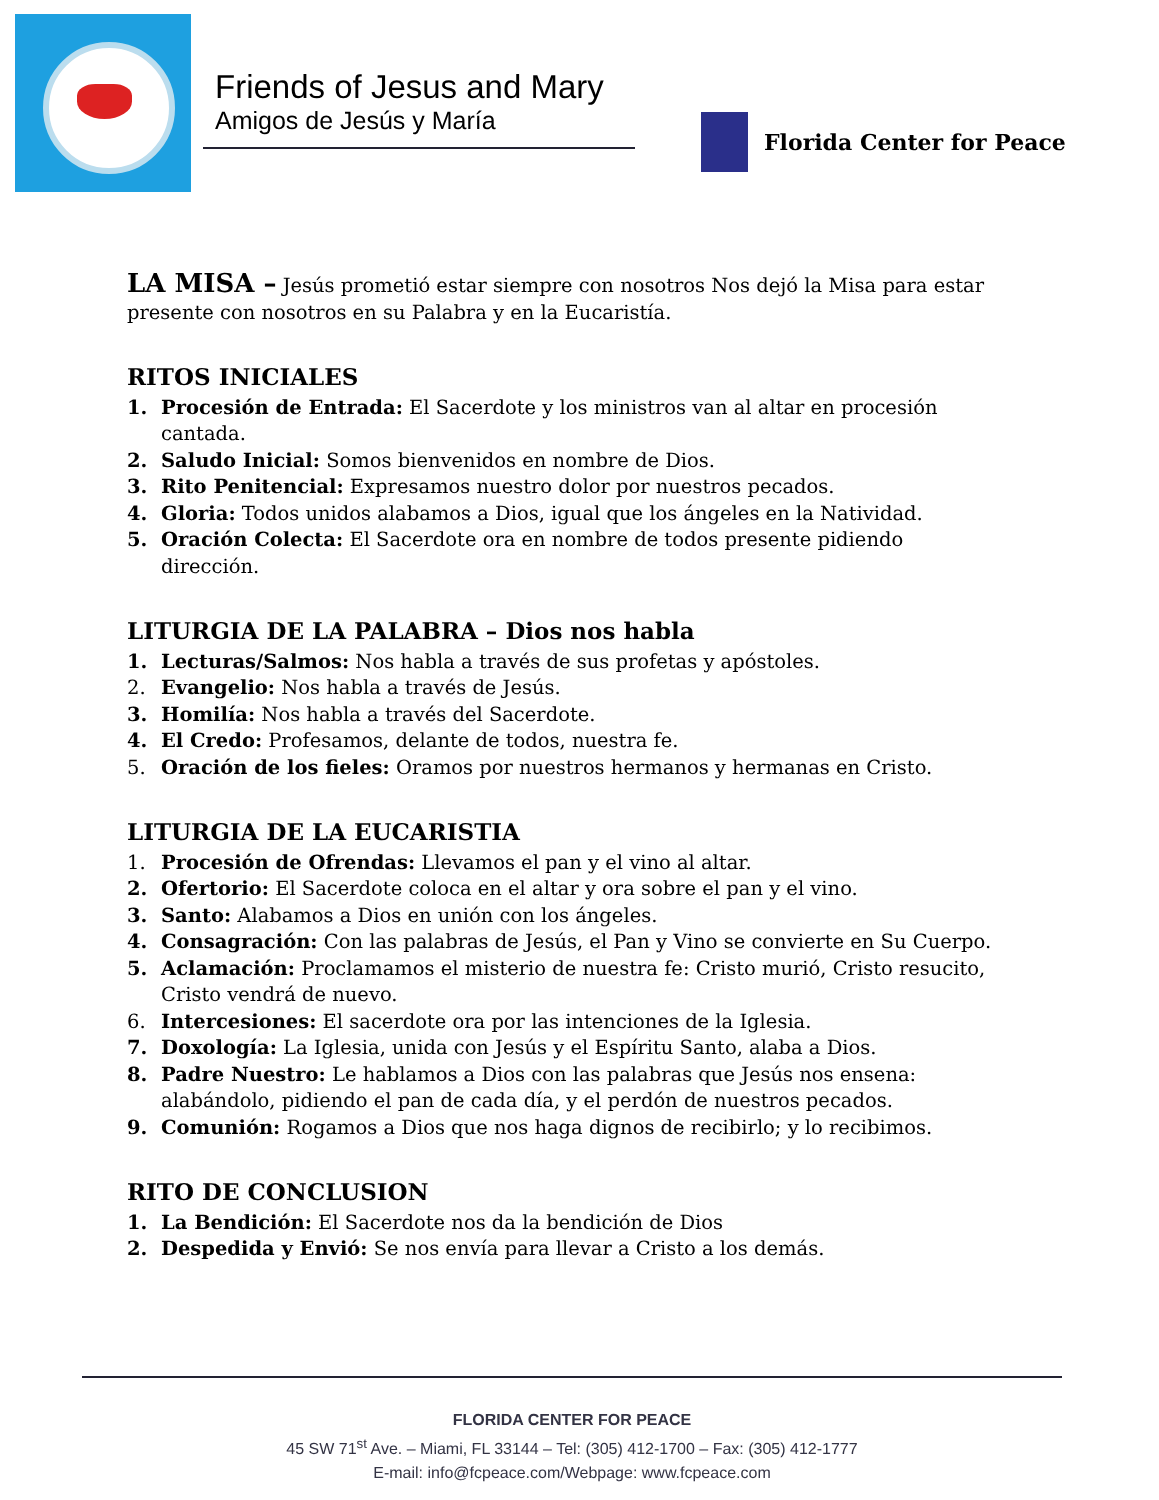Friends of Jesus and Mary
Amigos de Jesús y María
Florida Center for Peace
LA MISA – Jesús prometió estar siempre con nosotros Nos dejó la Misa para estar presente con nosotros en su Palabra y en la Eucaristía.
RITOS INICIALES
1. Procesión de Entrada: El Sacerdote y los ministros van al altar en procesión cantada.
2. Saludo Inicial: Somos bienvenidos en nombre de Dios.
3. Rito Penitencial: Expresamos nuestro dolor por nuestros pecados.
4. Gloria: Todos unidos alabamos a Dios, igual que los ángeles en la Natividad.
5. Oración Colecta: El Sacerdote ora en nombre de todos presente pidiendo dirección.
LITURGIA DE LA PALABRA – Dios nos habla
1. Lecturas/Salmos: Nos habla a través de sus profetas y apóstoles.
2. Evangelio: Nos habla a través de Jesús.
3. Homilía: Nos habla a través del Sacerdote.
4. El Credo: Profesamos, delante de todos, nuestra fe.
5. Oración de los fieles: Oramos por nuestros hermanos y hermanas en Cristo.
LITURGIA DE LA EUCARISTIA
1. Procesión de Ofrendas: Llevamos el pan y el vino al altar.
2. Ofertorio: El Sacerdote coloca en el altar y ora sobre el pan y el vino.
3. Santo: Alabamos a Dios en unión con los ángeles.
4. Consagración: Con las palabras de Jesús, el Pan y Vino se convierte en Su Cuerpo.
5. Aclamación: Proclamamos el misterio de nuestra fe: Cristo murió, Cristo resucito, Cristo vendrá de nuevo.
6. Intercesiones: El sacerdote ora por las intenciones de la Iglesia.
7. Doxología: La Iglesia, unida con Jesús y el Espíritu Santo, alaba a Dios.
8. Padre Nuestro: Le hablamos a Dios con las palabras que Jesús nos ensena: alabándolo, pidiendo el pan de cada día, y el perdón de nuestros pecados.
9. Comunión: Rogamos a Dios que nos haga dignos de recibirlo; y lo recibimos.
RITO DE CONCLUSION
1. La Bendición: El Sacerdote nos da la bendición de Dios
2. Despedida y Envió: Se nos envía para llevar a Cristo a los demás.
FLORIDA CENTER FOR PEACE
45 SW 71<sup>st</sup> Ave. – Miami, FL 33144 – Tel: (305) 412-1700 – Fax: (305) 412-1777
E-mail: info@fcpeace.com/Webpage: www.fcpeace.com